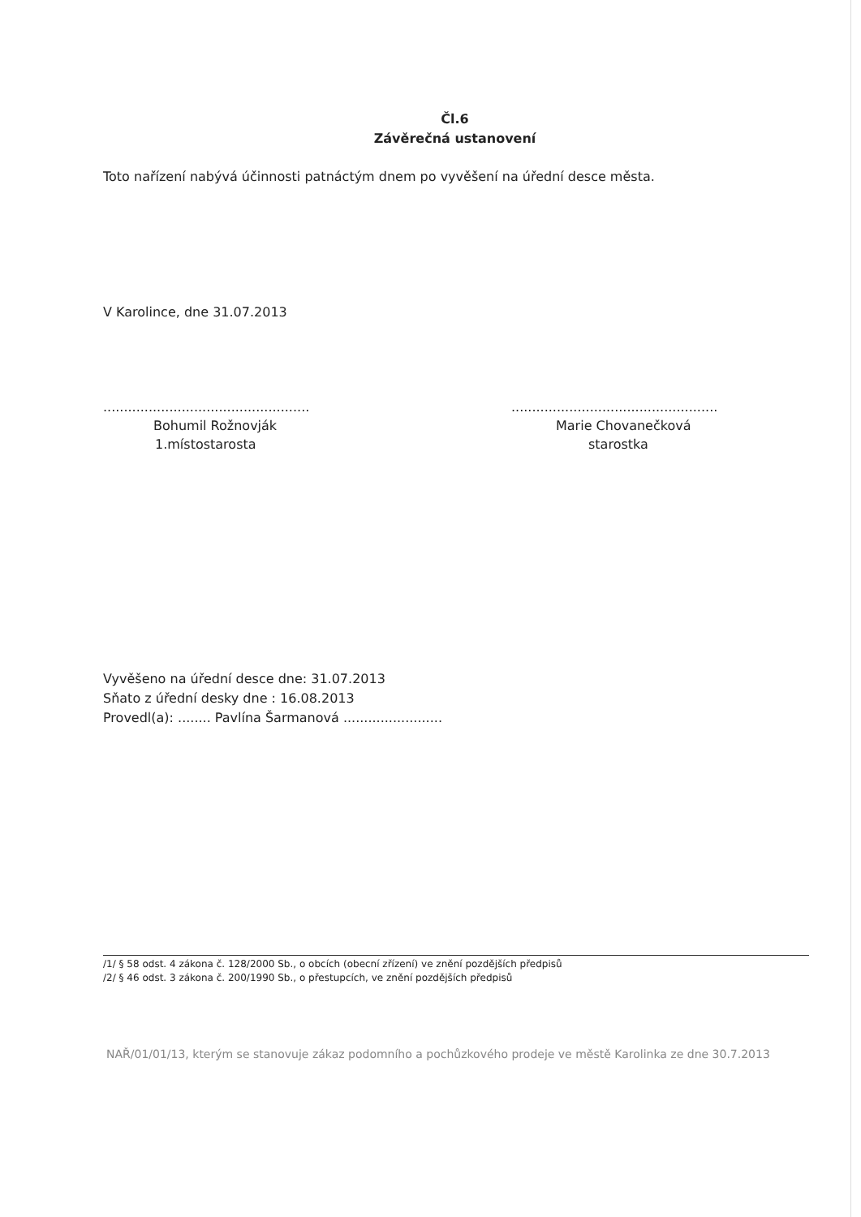Čl.6
Závěrečná ustanovení
Toto nařízení nabývá účinnosti patnáctým dnem po vyvěšení na úřední desce města.
V Karolince, dne 31.07.2013
..................................................
Bohumil Rožnovják
1.místostarosta
..................................................
Marie Chovanečková
starostka
Vyvěšeno na úřední desce dne: 31.07.2013
Sňato z úřední desky dne : 16.08.2013
Provedl(a): ........ Pavlína Šarmanová ........................
/1/ § 58 odst. 4 zákona č. 128/2000 Sb., o obcích (obecní zřízení) ve znění pozdějších předpisů
/2/ § 46 odst. 3 zákona č. 200/1990 Sb., o přestupcích, ve znění pozdějších předpisů
NAŘ/01/01/13, kterým se stanovuje zákaz podomního a pochůzkového prodeje ve městě Karolinka ze dne 30.7.2013